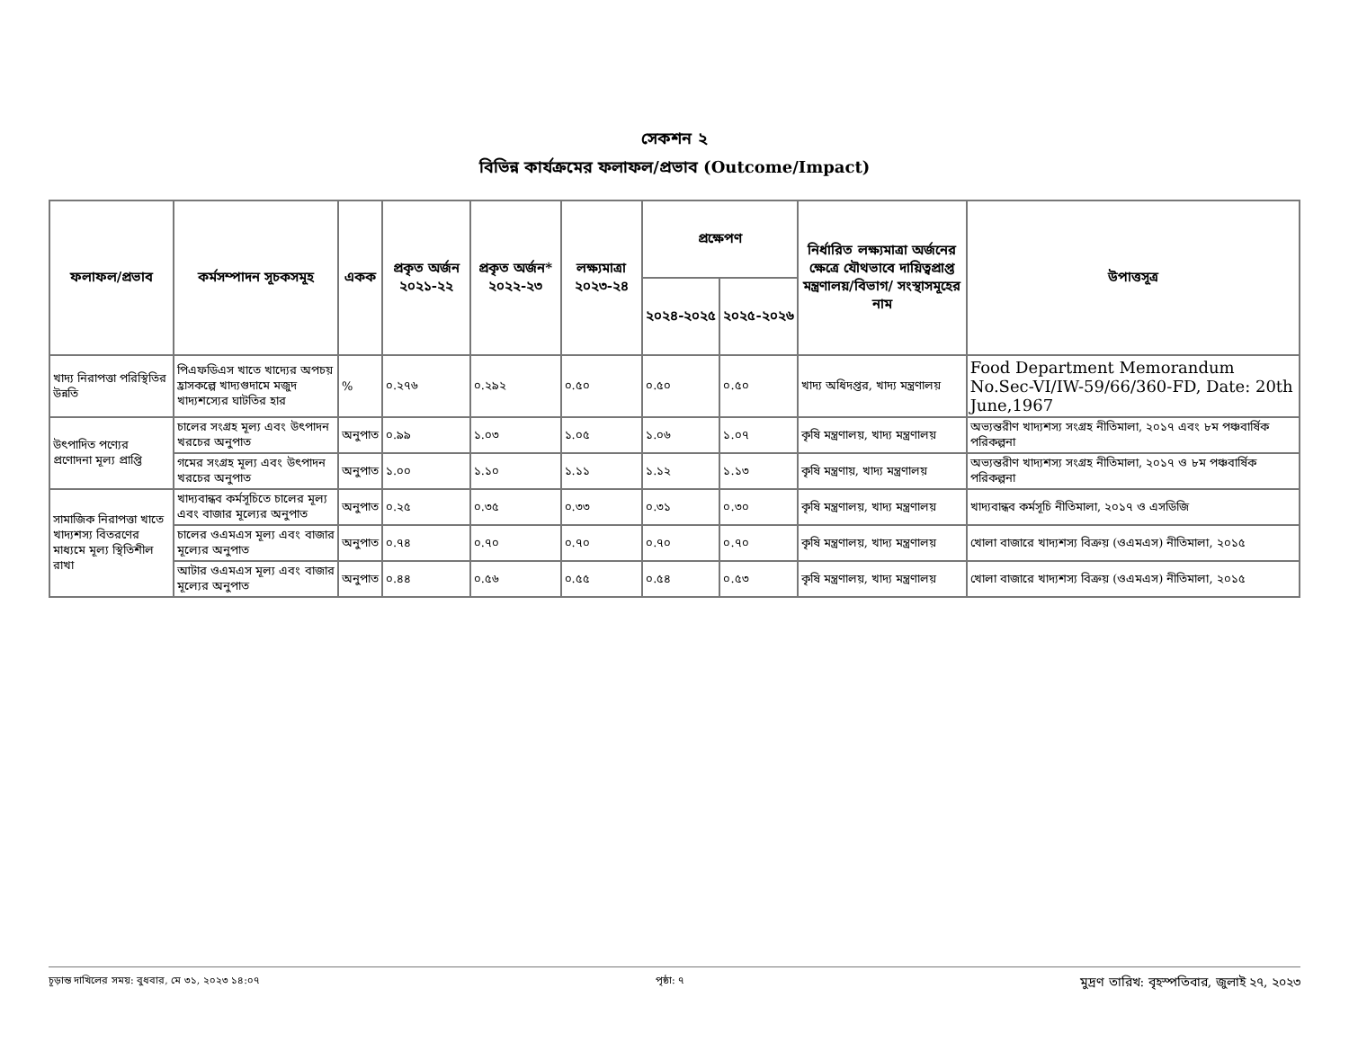সেকশন ২
বিভিন্ন কার্যক্রমের ফলাফল/প্রভাব (Outcome/Impact)
| ফলাফল/প্রভাব | কর্মসম্পাদন সূচকসমূহ | একক | প্রকৃত অর্জন ২০২১-২২ | প্রকৃত অর্জন* ২০২২-২৩ | লক্ষ্যমাত্রা ২০২৩-২৪ | প্রক্ষেপণ | | নির্ধারিত লক্ষ্যমাত্রা অর্জনের ক্ষেত্রে যৌথভাবে দায়িত্বপ্রাপ্ত মন্ত্রণালয়/বিভাগ/ সংস্থাসমূহের নাম | উপাত্তসূত্র |
| --- | --- | --- | --- | --- | --- | --- | --- | --- | --- |
| | | | | | | ২০২৪-২০২৫ | ২০২৫-২০২৬ | | |
| খাদ্য নিরাপত্তা পরিস্থিতির উন্নতি | পিএফডিএস খাতে খাদ্যের অপচয় হ্রাসকল্পে খাদ্যগুদামে মজুদ খাদ্যশস্যের ঘাটতির হার | % | ০.২৭৬ | ০.২৯২ | ০.৫০ | ০.৫০ | ০.৫০ | খাদ্য অধিদপ্তর, খাদ্য মন্ত্রণালয় | Food Department Memorandum No.Sec-VI/IW-59/66/360-FD, Date: 20th June,1967 |
| উৎপাদিত পণ্যের প্রণোদনা মূল্য প্রাপ্তি | চালের সংগ্রহ মূল্য এবং উৎপাদন খরচের অনুপাত | অনুপাত | ০.৯৯ | ১.০৩ | ১.০৫ | ১.০৬ | ১.০৭ | কৃষি মন্ত্রণালয়, খাদ্য মন্ত্রণালয় | অভ্যন্তরীণ খাদ্যশস্য সংগ্রহ নীতিমালা, ২০১৭ এবং ৮ম পঞ্চবার্ষিক পরিকল্পনা |
| | গমের সংগ্রহ মূল্য এবং উৎপাদন খরচের অনুপাত | অনুপাত | ১.০০ | ১.১০ | ১.১১ | ১.১২ | ১.১৩ | কৃষি মন্ত্রণায়, খাদ্য মন্ত্রণালয় | অভ্যন্তরীণ খাদ্যশস্য সংগ্রহ নীতিমালা, ২০১৭ ও ৮ম পঞ্চবার্ষিক পরিকল্পনা |
| সামাজিক নিরাপত্তা খাতে খাদ্যশস্য বিতরণের মাধ্যমে মূল্য স্থিতিশীল রাখা | খাদ্যবান্ধব কর্মসূচিতে চালের মূল্য এবং বাজার মূল্যের অনুপাত | অনুপাত | ০.২৫ | ০.৩৫ | ০.৩৩ | ০.৩১ | ০.৩০ | কৃষি মন্ত্রণালয়, খাদ্য মন্ত্রণালয় | খাদ্যবান্ধব কর্মসূচি নীতিমালা, ২০১৭ ও এসডিজি |
| | চালের ওএমএস মূল্য এবং বাজার মূল্যের অনুপাত | অনুপাত | ০.৭৪ | ০.৭০ | ০.৭০ | ০.৭০ | ০.৭০ | কৃষি মন্ত্রণালয়, খাদ্য মন্ত্রণালয় | খোলা বাজারে খাদ্যশস্য বিক্রয় (ওএমএস) নীতিমালা, ২০১৫ |
| | আটার ওএমএস মূল্য এবং বাজার মূল্যের অনুপাত | অনুপাত | ০.৪৪ | ০.৫৬ | ০.৫৫ | ০.৫৪ | ০.৫৩ | কৃষি মন্ত্রণালয়, খাদ্য মন্ত্রণালয় | খোলা বাজারে খাদ্যশস্য বিক্রয় (ওএমএস) নীতিমালা, ২০১৫ |
চূড়ান্ত দাখিলের সময়: বুধবার, মে ৩১, ২০২৩ ১৪:০৭ পৃষ্ঠা: ৭ মুদ্রণ তারিখ: বৃহস্পতিবার, জুলাই ২৭, ২০২৩